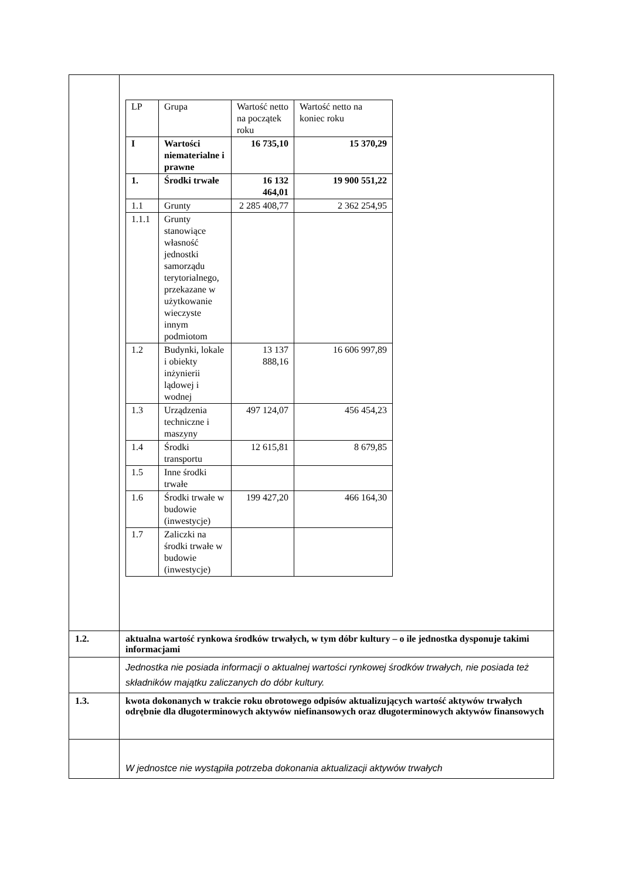| | / LP / Grupa / Wartość netto na początek roku / Wartość netto na koniec roku / / I / Wartości niematerialne i prawne / 16 735,10 / 15 370,29 / / 1. / Środki trwałe / 16 132 464,01 / 19 900 551,22 / / 1.1 / Grunty / 2 285 408,77 / 2 362 254,95 / / 1.1.1 / Grunty stanowiące własność jednostki samorządu terytorialnego, przekazane w użytkowanie wieczyste innym podmiotom / / / / 1.2 / Budynki, lokale i obiekty inżynierii lądowej i wodnej / 13 137 888,16 / 16 606 997,89 / / 1.3 / Urządzenia techniczne i maszyny / 497 124,07 / 456 454,23 / / 1.4 / Środki transportu / 12 615,81 / 8 679,85 / / 1.5 / Inne środki trwałe / / / / 1.6 / Środki trwałe w budowie (inwestycje) / 199 427,20 / 466 164,30 / / 1.7 / Zaliczki na środki trwałe w budowie (inwestycje) / / / |
| 1.2. | aktualna wartość rynkowa środków trwałych, w tym dóbr kultury – o ile jednostka dysponuje takimi informacjami |
| | Jednostka nie posiada informacji o aktualnej wartości rynkowej środków trwałych, nie posiada też składników majątku zaliczanych do dóbr kultury. |
| 1.3. | kwota dokonanych w trakcie roku obrotowego odpisów aktualizujących wartość aktywów trwałych odrębnie dla długoterminowych aktywów niefinansowych oraz długoterminowych aktywów finansowych |
| | W jednostce nie wystąpiła potrzeba dokonania aktualizacji aktywów trwałych |